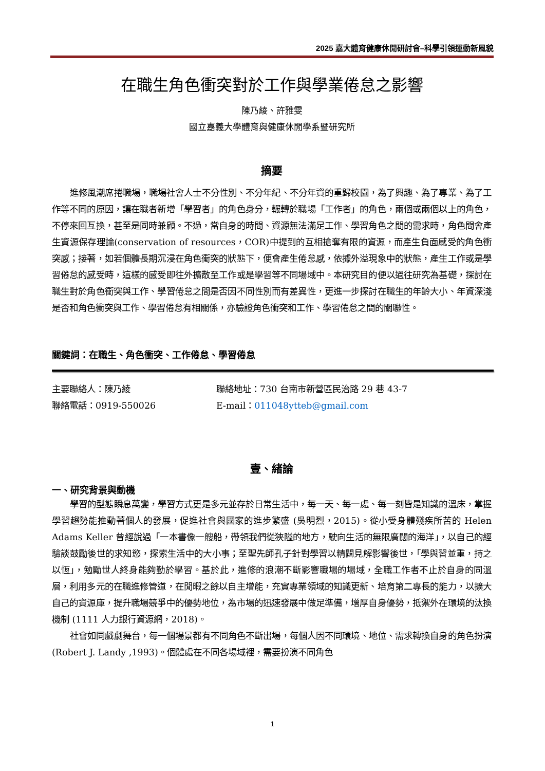2025 嘉大體育健康休閒研討會–科學引領運動新風貌
在職生角色衝突對於工作與學業倦怠之影響
陳乃綾、許雅雯
國立嘉義大學體育與健康休閒學系暨研究所
摘要
進修風潮席捲職場，職場社會人士不分性別、不分年紀、不分年資的重歸校園，為了興趣、為了專業、為了工作等不同的原因，讓在職者新增「學習者」的角色身分，輾轉於職場「工作者」的角色，兩個或兩個以上的角色，不停來回互換，甚至是同時兼顧。不過，當自身的時間、資源無法滿足工作、學習角色之間的需求時，角色間會產生資源保存理論(conservation of resources，COR)中提到的互相搶奪有限的資源，而產生負面感受的角色衝突感；接著，如若個體長期沉浸在角色衝突的狀態下，便會產生倦怠感，依據外溢現象中的狀態，產生工作或是學習倦怠的感受時，這樣的感受即往外擴散至工作或是學習等不同場域中。本研究目的便以過往研究為基礎，探討在職生對於角色衝突與工作、學習倦怠之間是否因不同性別而有差異性，更進一步探討在職生的年齡大小、年資深淺是否和角色衝突與工作、學習倦怠有相關係，亦驗證角色衝突和工作、學習倦怠之間的關聯性。
關鍵詞：在職生、角色衝突、工作倦怠、學習倦怠
主要聯絡人：陳乃綾 聯絡地址：730 台南市新營區民治路 29 巷 43-7
聯絡電話：0919-550026 E-mail：011048ytteb@gmail.com
壹、緒論
一、研究背景與動機
學習的型態瞬息萬變，學習方式更是多元並存於日常生活中，每一天、每一處、每一刻皆是知識的溫床，掌握學習趨勢能推動著個人的發展，促進社會與國家的進步繁盛 (吳明烈，2015)。從小受身體殘疾所苦的 Helen Adams Keller 曾經說過「一本書像一艘船，帶領我們從狹隘的地方，駛向生活的無限廣闊的海洋」，以自己的經驗談鼓勵後世的求知慾，探索生活中的大小事；至聖先師孔子針對學習以精闢見解影響後世，「學與習並重，持之以恆」，勉勵世人終身能夠勤於學習。基於此，進修的浪潮不斷影響職場的場域，全職工作者不止於自身的同溫層，利用多元的在職進修管道，在閒暇之餘以自主增能，充實專業領域的知識更新、培育第二專長的能力，以擴大自己的資源庫，提升職場競爭中的優勢地位，為市場的迅速發展中做足準備，增厚自身優勢，抵禦外在環境的汰換機制 (1111 人力銀行資源網，2018)。
社會如同戲劇舞台，每一個場景都有不同角色不斷出場，每個人因不同環境、地位、需求轉換自身的角色扮演 (Robert J. Landy ,1993)。個體處在不同各場域裡，需要扮演不同角色
1